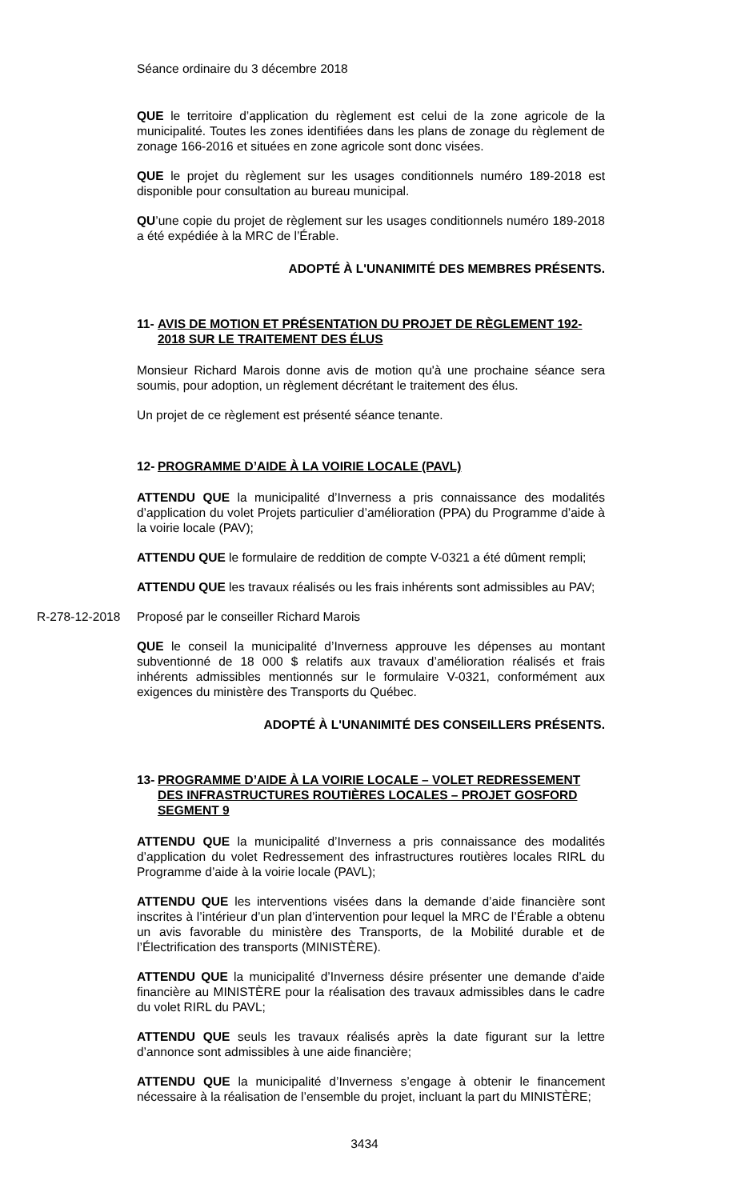Séance ordinaire du 3 décembre 2018
QUE le territoire d’application du règlement est celui de la zone agricole de la municipalité. Toutes les zones identifiées dans les plans de zonage du règlement de zonage 166-2016 et situées en zone agricole sont donc visées.
QUE le projet du règlement sur les usages conditionnels numéro 189-2018 est disponible pour consultation au bureau municipal.
QU’une copie du projet de règlement sur les usages conditionnels numéro 189-2018 a été expédiée à la MRC de l’Érable.
ADOPTÉ À L'UNANIMITÉ DES MEMBRES PRÉSENTS.
11- AVIS DE MOTION ET PRÉSENTATION DU PROJET DE RÈGLEMENT 192-2018 SUR LE TRAITEMENT DES ÉLUS
Monsieur Richard Marois donne avis de motion qu'à une prochaine séance sera soumis, pour adoption, un règlement décrétant le traitement des élus.
Un projet de ce règlement est présenté séance tenante.
12- PROGRAMME D’AIDE À LA VOIRIE LOCALE (PAVL)
ATTENDU QUE la municipalité d’Inverness a pris connaissance des modalités d’application du volet Projets particulier d’amélioration (PPA) du Programme d’aide à la voirie locale (PAV);
ATTENDU QUE le formulaire de reddition de compte V-0321 a été dûment rempli;
ATTENDU QUE les travaux réalisés ou les frais inhérents sont admissibles au PAV;
R-278-12-2018 Proposé par le conseiller Richard Marois
QUE le conseil la municipalité d’Inverness approuve les dépenses au montant subventionné de 18 000 $ relatifs aux travaux d’amélioration réalisés et frais inhérents admissibles mentionnés sur le formulaire V-0321, conformément aux exigences du ministère des Transports du Québec.
ADOPTÉ À L'UNANIMITÉ DES CONSEILLERS PRÉSENTS.
13- PROGRAMME D’AIDE À LA VOIRIE LOCALE – VOLET REDRESSEMENT DES INFRASTRUCTURES ROUTIÈRES LOCALES – PROJET GOSFORD SEGMENT 9
ATTENDU QUE la municipalité d’Inverness a pris connaissance des modalités d’application du volet Redressement des infrastructures routières locales RIRL du Programme d’aide à la voirie locale (PAVL);
ATTENDU QUE les interventions visées dans la demande d’aide financière sont inscrites à l’intérieur d’un plan d’intervention pour lequel la MRC de l’Érable a obtenu un avis favorable du ministère des Transports, de la Mobilité durable et de l’Électrification des transports (MINISTÈRE).
ATTENDU QUE la municipalité d’Inverness désire présenter une demande d’aide financière au MINISTÈRE pour la réalisation des travaux admissibles dans le cadre du volet RIRL du PAVL;
ATTENDU QUE seuls les travaux réalisés après la date figurant sur la lettre d’annonce sont admissibles à une aide financière;
ATTENDU QUE la municipalité d’Inverness s’engage à obtenir le financement nécessaire à la réalisation de l’ensemble du projet, incluant la part du MINISTÈRE;
3434